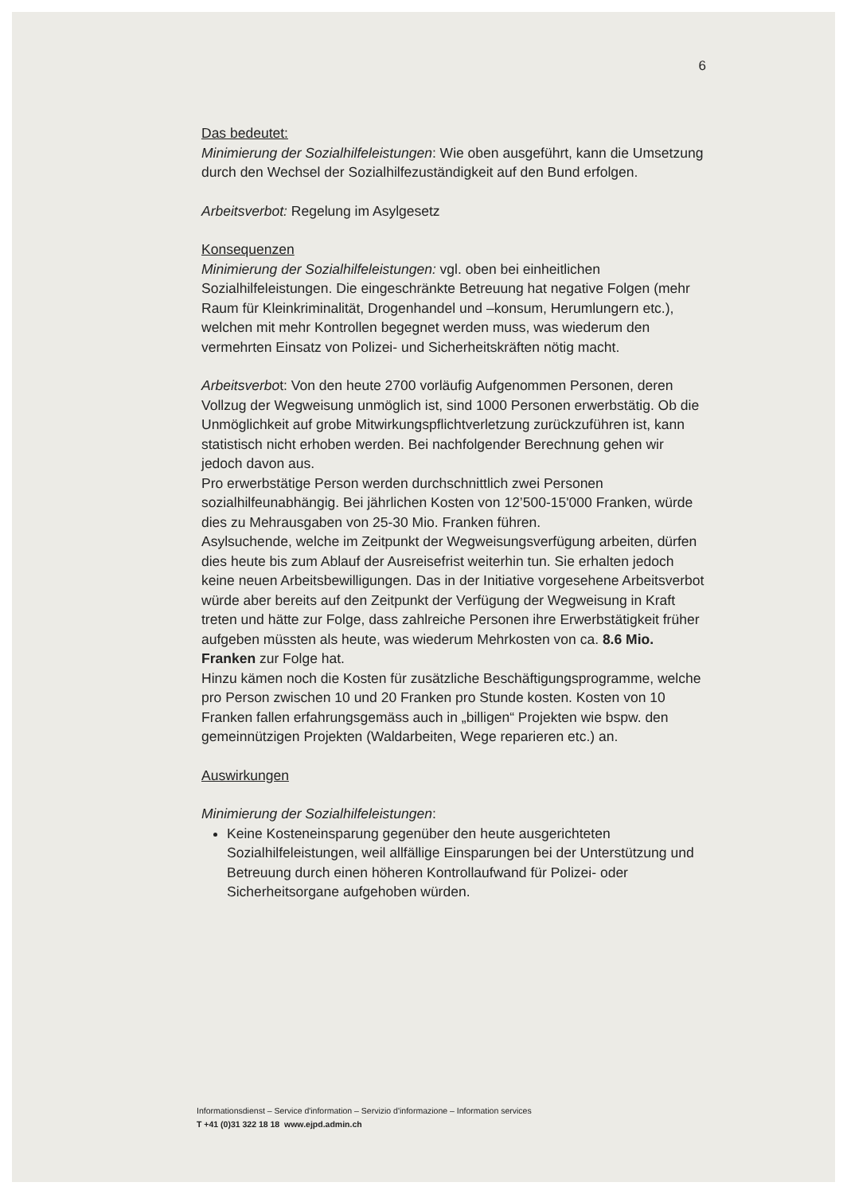6
Das bedeutet:
Minimierung der Sozialhilfeleistungen: Wie oben ausgeführt, kann die Umsetzung durch den Wechsel der Sozialhilfezuständigkeit auf den Bund erfolgen.
Arbeitsverbot: Regelung im Asylgesetz
Konsequenzen
Minimierung der Sozialhilfeleistungen: vgl. oben bei einheitlichen Sozialhilfeleistungen. Die eingeschränkte Betreuung hat negative Folgen (mehr Raum für Kleinkriminalität, Drogenhandel und –konsum, Herumlungern etc.), welchen mit mehr Kontrollen begegnet werden muss, was wiederum den vermehrten Einsatz von Polizei- und Sicherheitskräften nötig macht.
Arbeitsverbot: Von den heute 2700 vorläufig Aufgenommen Personen, deren Vollzug der Wegweisung unmöglich ist, sind 1000 Personen erwerbstätig. Ob die Unmöglichkeit auf grobe Mitwirkungspflichtverletzung zurückzuführen ist, kann statistisch nicht erhoben werden. Bei nachfolgender Berechnung gehen wir jedoch davon aus.
Pro erwerbstätige Person werden durchschnittlich zwei Personen sozialhilfeunabhängig. Bei jährlichen Kosten von 12’500-15'000 Franken, würde dies zu Mehrausgaben von 25-30 Mio. Franken führen.
Asylsuchende, welche im Zeitpunkt der Wegweisungsverfügung arbeiten, dürfen dies heute bis zum Ablauf der Ausreisefrist weiterhin tun. Sie erhalten jedoch keine neuen Arbeitsbewilligungen. Das in der Initiative vorgesehene Arbeitsverbot würde aber bereits auf den Zeitpunkt der Verfügung der Wegweisung in Kraft treten und hätte zur Folge, dass zahlreiche Personen ihre Erwerbstätigkeit früher aufgeben müssten als heute, was wiederum Mehrkosten von ca. 8.6 Mio. Franken zur Folge hat.
Hinzu kämen noch die Kosten für zusätzliche Beschäftigungsprogramme, welche pro Person zwischen 10 und 20 Franken pro Stunde kosten. Kosten von 10 Franken fallen erfahrungsgemäss auch in „billigen“ Projekten wie bspw. den gemeinnützigen Projekten (Waldarbeiten, Wege reparieren etc.) an.
Auswirkungen
Minimierung der Sozialhilfeleistungen:
Keine Kosteneinsparung gegenüber den heute ausgerichteten Sozialhilfeleistungen, weil allfällige Einsparungen bei der Unterstützung und Betreuung durch einen höheren Kontrollaufwand für Polizei- oder Sicherheitsorgane aufgehoben würden.
Informationsdienst – Service d'information – Servizio d'informazione – Information services
T +41 (0)31 322 18 18 www.ejpd.admin.ch